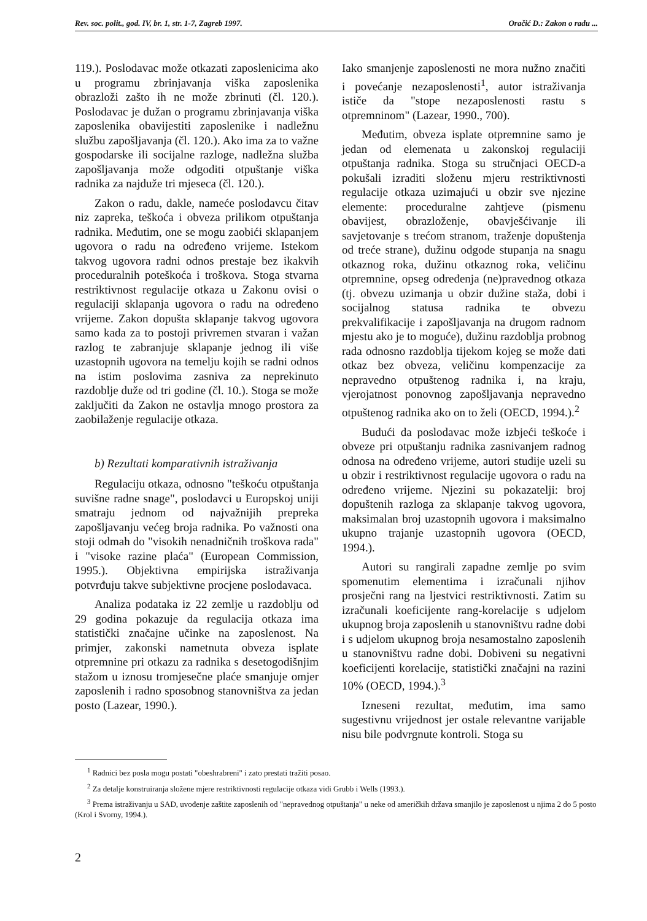Rev. soc. polit., god. IV, br. 1, str. 1-7, Zagreb 1997. Oračić D.: Zakon o radu ...
119.). Poslodavac može otkazati zaposlenicima ako u programu zbrinjavanja viška zaposlenika obrazloži zašto ih ne može zbrinuti (čl. 120.). Poslodavac je dužan o programu zbrinjavanja viška zaposlenika obavijestiti zaposlenike i nadležnu službu zapošljavanja (čl. 120.). Ako ima za to važne gospodarske ili socijalne razloge, nadležna služba zapošljavanja može odgoditi otpuštanje viška radnika za najduže tri mjeseca (čl. 120.).
Zakon o radu, dakle, nameće poslodavcu čitav niz zapreka, teškoća i obveza prilikom otpuštanja radnika. Međutim, one se mogu zaobići sklapanjem ugovora o radu na određeno vrijeme. Istekom takvog ugovora radni odnos prestaje bez ikakvih proceduralnih poteškoća i troškova. Stoga stvarna restriktivnost regulacije otkaza u Zakonu ovisi o regulaciji sklapanja ugovora o radu na određeno vrijeme. Zakon dopušta sklapanje takvog ugovora samo kada za to postoji privremen stvaran i važan razlog te zabranjuje sklapanje jednog ili više uzastopnih ugovora na temelju kojih se radni odnos na istim poslovima zasniva za neprekinuto razdoblje duže od tri godine (čl. 10.). Stoga se može zaključiti da Zakon ne ostavlja mnogo prostora za zaobilaženje regulacije otkaza.
b) Rezultati komparativnih istraživanja
Regulaciju otkaza, odnosno "teškoću otpuštanja suvišne radne snage", poslodavci u Europskoj uniji smatraju jednom od najvažnijih prepreka zapošljavanju većeg broja radnika. Po važnosti ona stoji odmah do "visokih nenadničnih troškova rada" i "visoke razine plaća" (European Commission, 1995.). Objektivna empirijska istraživanja potvrđuju takve subjektivne procjene poslodavaca.
Analiza podataka iz 22 zemlje u razdoblju od 29 godina pokazuje da regulacija otkaza ima statistički značajne učinke na zaposlenost. Na primjer, zakonski nametnuta obveza isplate otpremnine pri otkazu za radnika s desetogodišnjim stažom u iznosu tromjesečne plaće smanjuje omjer zaposlenih i radno sposobnog stanovništva za jedan posto (Lazear, 1990.).
Iako smanjenje zaposlenosti ne mora nužno značiti i povećanje nezaposlenosti<sup>1</sup>, autor istraživanja ističe da "stope nezaposlenosti rastu s otpremninom" (Lazear, 1990., 700).
Međutim, obveza isplate otpremnine samo je jedan od elemenata u zakonskoj regulaciji otpuštanja radnika. Stoga su stručnjaci OECD-a pokušali izraditi složenu mjeru restriktivnosti regulacije otkaza uzimajući u obzir sve njezine elemente: proceduralne zahtjeve (pismenu obavijest, obrazloženje, obavješćivanje ili savjetovanje s trećom stranom, traženje dopuštenja od treće strane), dužinu odgode stupanja na snagu otkaznog roka, dužinu otkaznog roka, veličinu otpremnine, opseg određenja (ne)pravednog otkaza (tj. obvezu uzimanja u obzir dužine staža, dobi i socijalnog statusa radnika te obvezu prekvalifikacije i zapošljavanja na drugom radnom mjestu ako je to moguće), dužinu razdoblja probnog rada odnosno razdoblja tijekom kojeg se može dati otkaz bez obveza, veličinu kompenzacije za nepravedno otpuštenog radnika i, na kraju, vjerojatnost ponovnog zapošljavanja nepravedno otpuštenog radnika ako on to želi (OECD, 1994.).<sup>2</sup>
Budući da poslodavac može izbjeći teškoće i obveze pri otpuštanju radnika zasnivanjem radnog odnosa na određeno vrijeme, autori studije uzeli su u obzir i restriktivnost regulacije ugovora o radu na određeno vrijeme. Njezini su pokazatelji: broj dopuštenih razloga za sklapanje takvog ugovora, maksimalan broj uzastopnih ugovora i maksimalno ukupno trajanje uzastopnih ugovora (OECD, 1994.).
Autori su rangirali zapadne zemlje po svim spomenutim elementima i izračunali njihov prosječni rang na ljestvici restriktivnosti. Zatim su izračunali koeficijente rang-korelacije s udjelom ukupnog broja zaposlenih u stanovništvu radne dobi i s udjelom ukupnog broja nesamostalno zaposlenih u stanovništvu radne dobi. Dobiveni su negativni koeficijenti korelacije, statistički značajni na razini 10% (OECD, 1994.).<sup>3</sup>
Izneseni rezultat, međutim, ima samo sugestivnu vrijednost jer ostale relevantne varijable nisu bile podvrgnute kontroli. Stoga su
<sup>1</sup> Radnici bez posla mogu postati "obeshrabreni" i zato prestati tražiti posao.
<sup>2</sup> Za detalje konstruiranja složene mjere restriktivnosti regulacije otkaza vidi Grubb i Wells (1993.).
<sup>3</sup> Prema istraživanju u SAD, uvođenje zaštite zaposlenih od "nepravednog otpuštanja" u neke od američkih država smanjilo je zaposlenost u njima 2 do 5 posto (Krol i Svorny, 1994.).
2